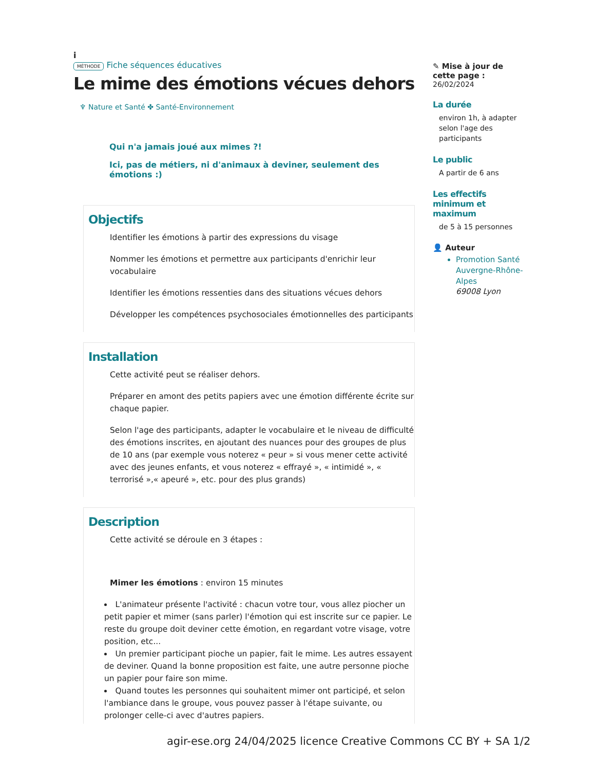i
MÉTHODE Fiche séquences éducatives
Le mime des émotions vécues dehors
♆ Nature et Santé ✤ Santé-Environnement
Qui n'a jamais joué aux mimes ?!
Ici, pas de métiers, ni d'animaux à deviner, seulement des émotions :)
Objectifs
Identifier les émotions à partir des expressions du visage
Nommer les émotions et permettre aux participants d'enrichir leur vocabulaire
Identifier les émotions ressenties dans des situations vécues dehors
Développer les compétences psychosociales émotionnelles des participants
Installation
Cette activité peut se réaliser dehors.
Préparer en amont des petits papiers avec une émotion différente écrite sur chaque papier.
Selon l'age des participants, adapter le vocabulaire et le niveau de difficulté des émotions inscrites, en ajoutant des nuances pour des groupes de plus de 10 ans (par exemple vous noterez « peur » si vous mener cette activité avec des jeunes enfants, et vous noterez « effrayé », « intimidé », « terrorisé »,« apeuré », etc. pour des plus grands)
Description
Cette activité se déroule en 3 étapes :
Mimer les émotions : environ 15 minutes
L'animateur présente l'activité : chacun votre tour, vous allez piocher un petit papier et mimer (sans parler) l'émotion qui est inscrite sur ce papier. Le reste du groupe doit deviner cette émotion, en regardant votre visage, votre position, etc...
Un premier participant pioche un papier, fait le mime. Les autres essayent de deviner. Quand la bonne proposition est faite, une autre personne pioche un papier pour faire son mime.
Quand toutes les personnes qui souhaitent mimer ont participé, et selon l'ambiance dans le groupe, vous pouvez passer à l'étape suivante, ou prolonger celle-ci avec d'autres papiers.
✎ Mise à jour de cette page :
26/02/2024
La durée
environ 1h, à adapter selon l'age des participants
Le public
A partir de 6 ans
Les effectifs minimum et maximum
de 5 à 15 personnes
👤 Auteur
Promotion Santé Auvergne-Rhône-Alpes
69008 Lyon
agir-ese.org 24/04/2025 licence Creative Commons CC BY + SA 1/2